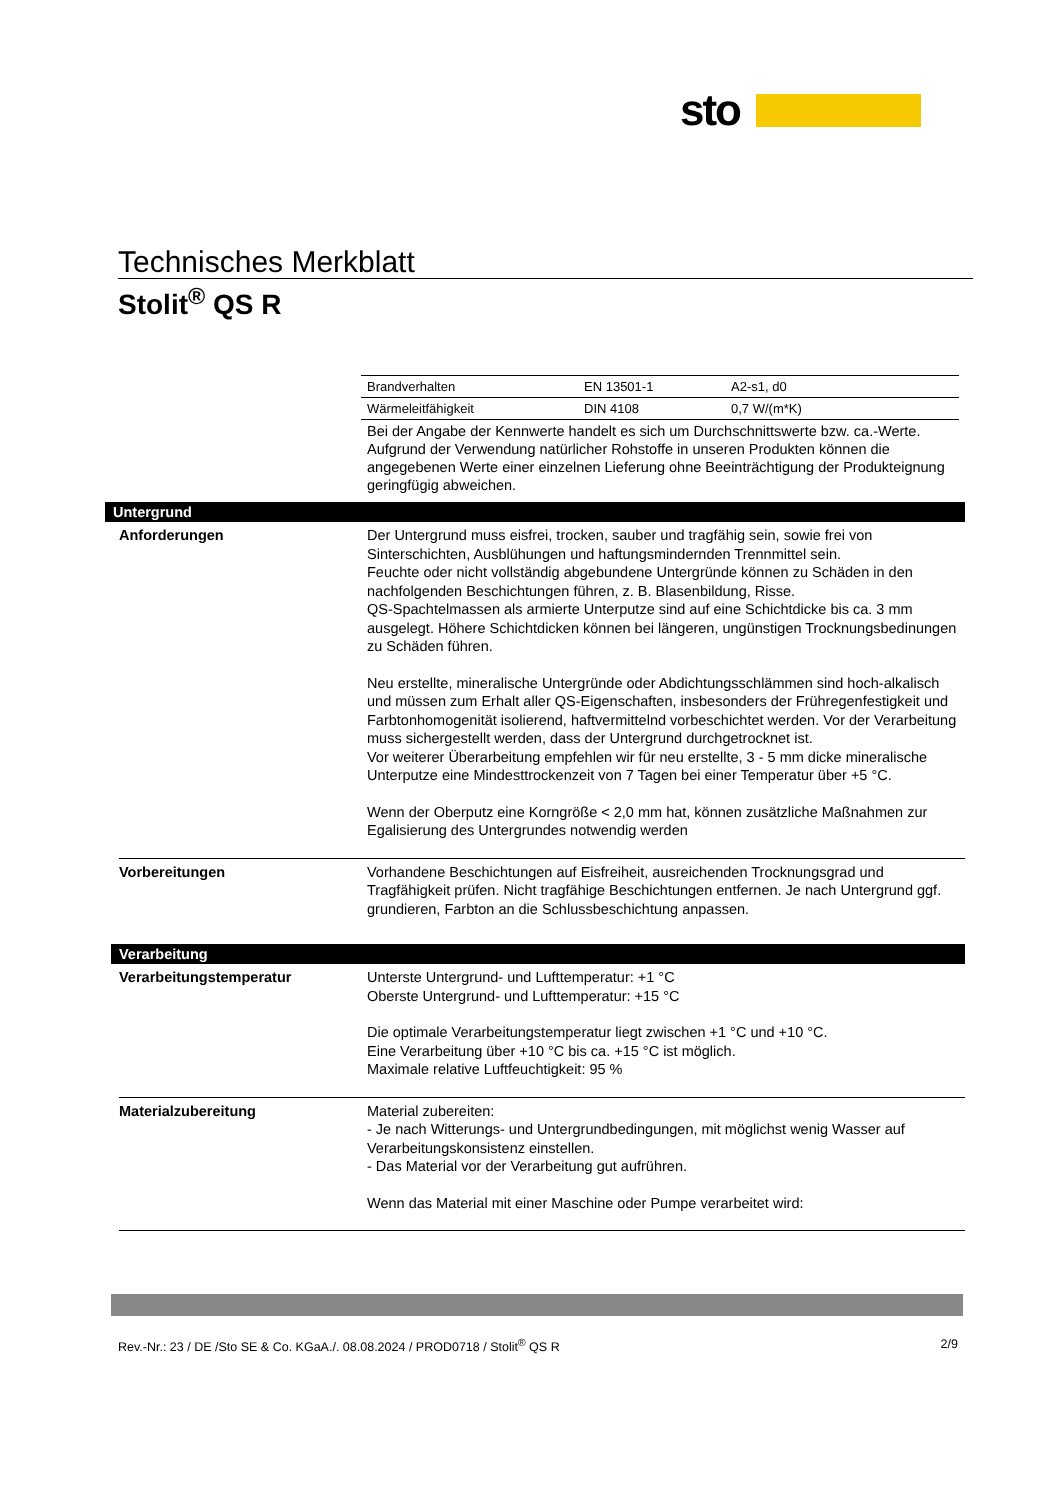sto
Technisches Merkblatt
Stolit<sup>®</sup> QS R
| Brandverhalten | EN 13501-1 | A2-s1, d0 |
| Wärmeleitfähigkeit | DIN 4108 | 0,7 W/(m*K) |
Bei der Angabe der Kennwerte handelt es sich um Durchschnittswerte bzw. ca.-Werte. Aufgrund der Verwendung natürlicher Rohstoffe in unseren Produkten können die angegebenen Werte einer einzelnen Lieferung ohne Beeinträchtigung der Produkteignung geringfügig abweichen.
Untergrund
Anforderungen Der Untergrund muss eisfrei, trocken, sauber und tragfähig sein, sowie frei von Sinterschichten, Ausblühungen und haftungsmindernden Trennmittel sein.
Feuchte oder nicht vollständig abgebundene Untergründe können zu Schäden in den nachfolgenden Beschichtungen führen, z. B. Blasenbildung, Risse.
QS-Spachtelmassen als armierte Unterputze sind auf eine Schichtdicke bis ca. 3 mm ausgelegt. Höhere Schichtdicken können bei längeren, ungünstigen Trocknungsbedinungen zu Schäden führen.
Neu erstellte, mineralische Untergründe oder Abdichtungsschlämmen sind hoch-alkalisch und müssen zum Erhalt aller QS-Eigenschaften, insbesonders der Frühregenfestigkeit und Farbtonhomogenität isolierend, haftvermittelnd vorbeschichtet werden. Vor der Verarbeitung muss sichergestellt werden, dass der Untergrund durchgetrocknet ist.
Vor weiterer Überarbeitung empfehlen wir für neu erstellte, 3 - 5 mm dicke mineralische Unterputze eine Mindesttrockenzeit von 7 Tagen bei einer Temperatur über +5 °C.
Wenn der Oberputz eine Korngröße < 2,0 mm hat, können zusätzliche Maßnahmen zur Egalisierung des Untergrundes notwendig werden
Vorbereitungen Vorhandene Beschichtungen auf Eisfreiheit, ausreichenden Trocknungsgrad und Tragfähigkeit prüfen. Nicht tragfähige Beschichtungen entfernen. Je nach Untergrund ggf. grundieren, Farbton an die Schlussbeschichtung anpassen.
Verarbeitung
Verarbeitungstemperatur Unterste Untergrund- und Lufttemperatur: +1 °C
Oberste Untergrund- und Lufttemperatur: +15 °C
Die optimale Verarbeitungstemperatur liegt zwischen +1 °C und +10 °C.
Eine Verarbeitung über +10 °C bis ca. +15 °C ist möglich.
Maximale relative Luftfeuchtigkeit: 95 %
Materialzubereitung Material zubereiten:
- Je nach Witterungs- und Untergrundbedingungen, mit möglichst wenig Wasser auf Verarbeitungskonsistenz einstellen.
- Das Material vor der Verarbeitung gut aufrühren.
Wenn das Material mit einer Maschine oder Pumpe verarbeitet wird:
Rev.-Nr.: 23 / DE /Sto SE & Co. KGaA./. 08.08.2024 / PROD0718 / Stolit<sup>®</sup> QS R 2/9